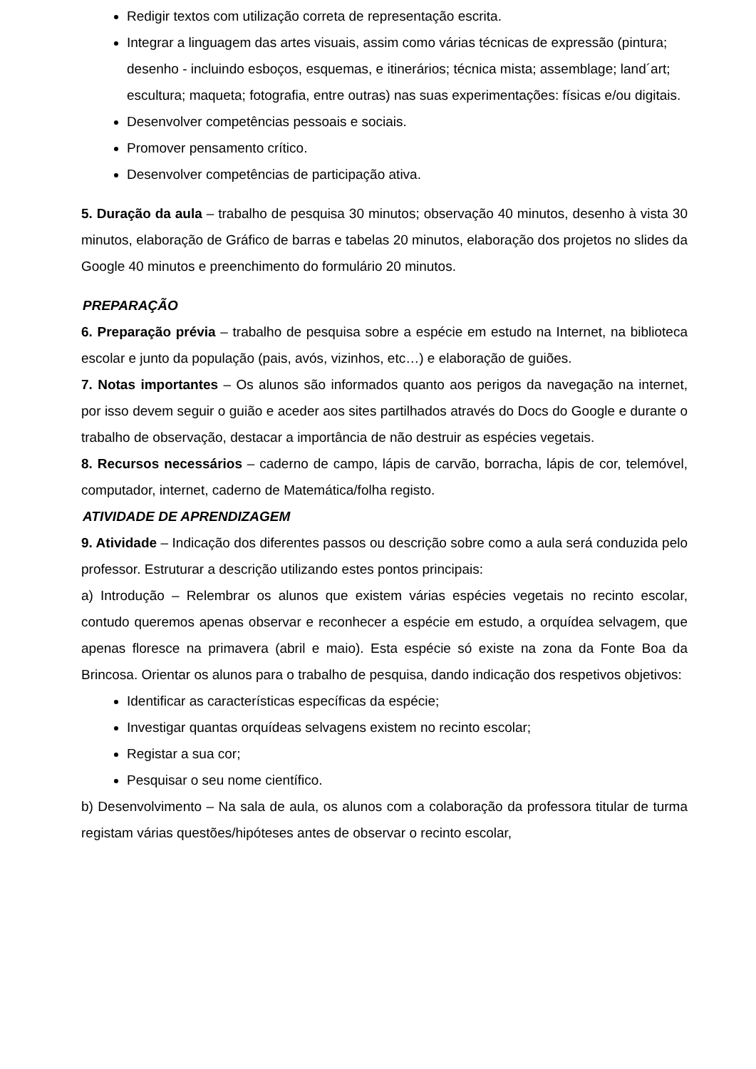Redigir textos com utilização correta de representação escrita.
Integrar a linguagem das artes visuais, assim como várias técnicas de expressão (pintura; desenho - incluindo esboços, esquemas, e itinerários; técnica mista; assemblage; land´art; escultura; maqueta; fotografia, entre outras) nas suas experimentações: físicas e/ou digitais.
Desenvolver competências pessoais e sociais.
Promover pensamento crítico.
Desenvolver competências de participação ativa.
5. Duração da aula – trabalho de pesquisa 30 minutos; observação 40 minutos, desenho à vista 30 minutos, elaboração de Gráfico de barras e tabelas 20 minutos, elaboração dos projetos no slides da Google 40 minutos e preenchimento do formulário 20 minutos.
PREPARAÇÃO
6. Preparação prévia – trabalho de pesquisa sobre a espécie em estudo na Internet, na biblioteca escolar e junto da população (pais, avós, vizinhos, etc…) e elaboração de guiões.
7. Notas importantes – Os alunos são informados quanto aos perigos da navegação na internet, por isso devem seguir o guião e aceder aos sites partilhados através do Docs do Google e durante o trabalho de observação, destacar a importância de não destruir as espécies vegetais.
8. Recursos necessários – caderno de campo, lápis de carvão, borracha, lápis de cor, telemóvel, computador, internet, caderno de Matemática/folha registo.
ATIVIDADE DE APRENDIZAGEM
9. Atividade – Indicação dos diferentes passos ou descrição sobre como a aula será conduzida pelo professor. Estruturar a descrição utilizando estes pontos principais:
a) Introdução – Relembrar os alunos que existem várias espécies vegetais no recinto escolar, contudo queremos apenas observar e reconhecer a espécie em estudo, a orquídea selvagem, que apenas floresce na primavera (abril e maio). Esta espécie só existe na zona da Fonte Boa da Brincosa. Orientar os alunos para o trabalho de pesquisa, dando indicação dos respetivos objetivos:
Identificar as características específicas da espécie;
Investigar quantas orquídeas selvagens existem no recinto escolar;
Registar a sua cor;
Pesquisar o seu nome científico.
b) Desenvolvimento – Na sala de aula, os alunos com a colaboração da professora titular de turma registam várias questões/hipóteses antes de observar o recinto escolar,